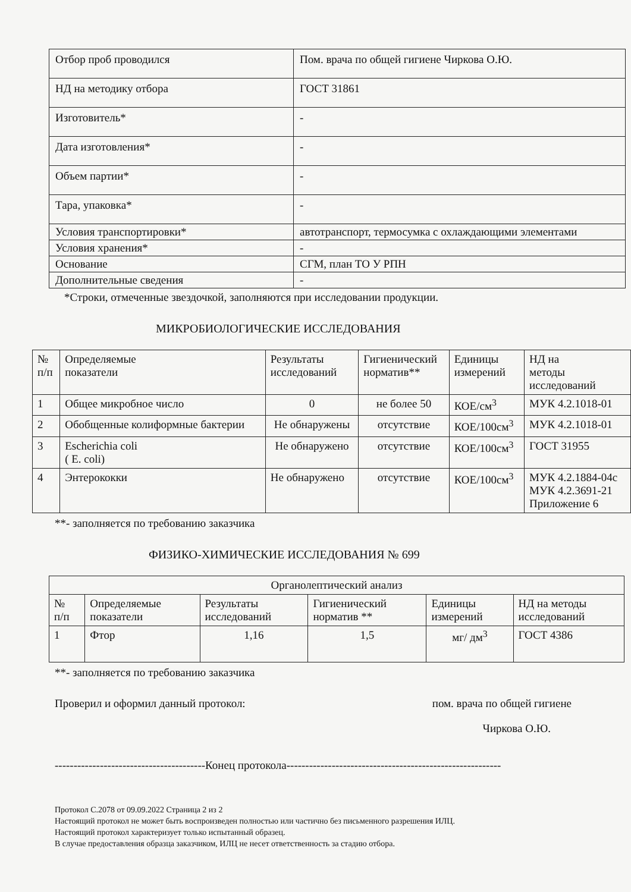| Отбор проб проводился | Пом. врача по общей гигиене Чиркова О.Ю. |
| НД на методику отбора | ГОСТ 31861 |
| Изготовитель* | - |
| Дата изготовления* | - |
| Объем партии* | - |
| Тара, упаковка* | - |
| Условия транспортировки* | автотранспорт, термосумка с охлаждающими элементами |
| Условия хранения* | - |
| Основание | СГМ, план ТО У РПН |
| Дополнительные сведения | - |
*Строки, отмеченные звездочкой, заполняются при исследовании продукции.
МИКРОБИОЛОГИЧЕСКИЕ ИССЛЕДОВАНИЯ
| № п/п | Определяемые показатели | Результаты исследований | Гигиенический норматив** | Единицы измерений | НД на методы исследований |
| --- | --- | --- | --- | --- | --- |
| 1 | Общее микробное число | 0 | не более 50 | КОЕ/см<sup>3</sup> | МУК 4.2.1018-01 |
| 2 | Обобщенные колиформные бактерии | Не обнаружены | отсутствие | КОЕ/100см<sup>3</sup> | МУК 4.2.1018-01 |
| 3 | Escherichia coli ( E. coli) | Не обнаружено | отсутствие | КОЕ/100см<sup>3</sup> | ГОСТ 31955 |
| 4 | Энтерококки | Не обнаружено | отсутствие | КОЕ/100см<sup>3</sup> | МУК 4.2.1884-04с МУК 4.2.3691-21 Приложение 6 |
**- заполняется по требованию заказчика
ФИЗИКО-ХИМИЧЕСКИЕ ИССЛЕДОВАНИЯ № 699
| Органолептический анализ | | | | | |
| --- | --- | --- | --- | --- | --- |
| № п/п | Определяемые показатели | Результаты исследований | Гигиенический норматив ** | Единицы измерений | НД на методы исследований |
| 1 | Фтор | 1,16 | 1,5 | мг/ дм<sup>3</sup> | ГОСТ 4386 |
**- заполняется по требованию заказчика
Проверил и оформил данный протокол: пом. врача по общей гигиене
Чиркова О.Ю.
----------------------------------------Конец протокола---------------------------------------------------------
Протокол С.2078 от 09.09.2022 Страница 2 из 2
Настоящий протокол не может быть воспроизведен полностью или частично без письменного разрешения ИЛЦ.
Настоящий протокол характеризует только испытанный образец.
В случае предоставления образца заказчиком, ИЛЦ не несет ответственность за стадию отбора.